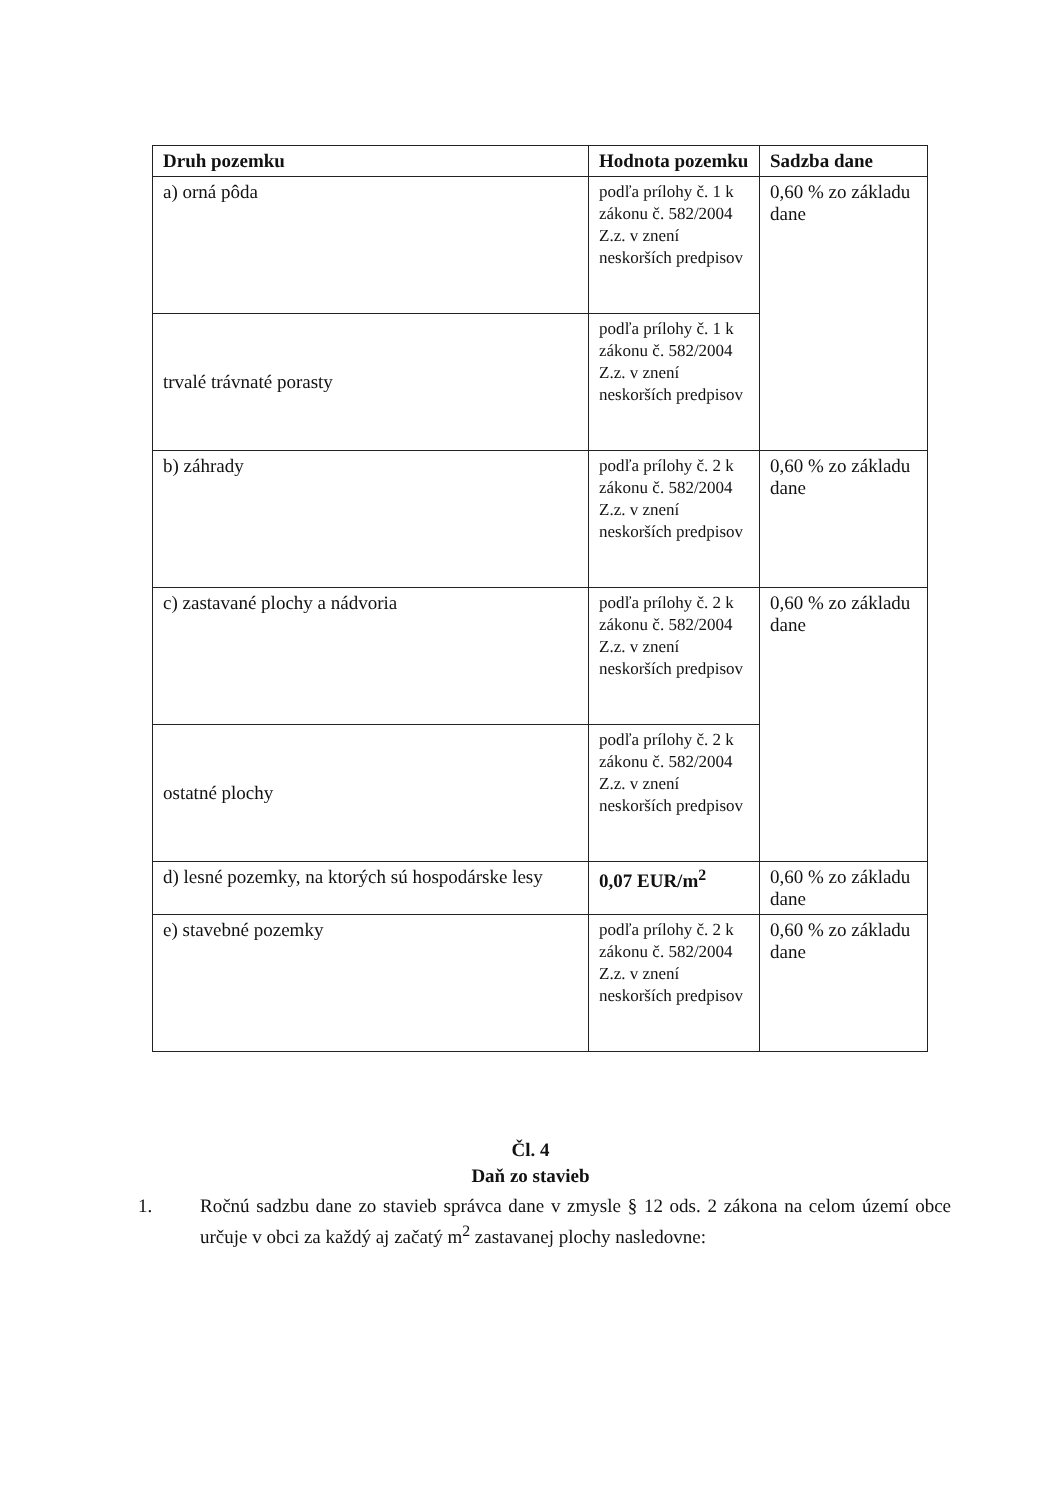| Druh pozemku | Hodnota pozemku | Sadzba dane |
| --- | --- | --- |
| a) orná pôda | podľa prílohy č. 1 k zákonu č. 582/2004 Z.z. v znení neskorších predpisov | 0,60 % zo základu dane |
| trvalé trávnaté porasty | podľa prílohy č. 1 k zákonu č. 582/2004 Z.z. v znení neskorších predpisov | |
| b) záhrady | podľa prílohy č. 2 k zákonu č. 582/2004 Z.z. v znení neskorších predpisov | 0,60 % zo základu dane |
| c) zastavané plochy a nádvoria | podľa prílohy č. 2 k zákonu č. 582/2004 Z.z. v znení neskorších predpisov | 0,60 % zo základu dane |
| ostatné plochy | podľa prílohy č. 2 k zákonu č. 582/2004 Z.z. v znení neskorších predpisov | |
| d) lesné pozemky, na ktorých sú hospodárske lesy | 0,07 EUR/m<sup>2</sup> | 0,60 % zo základu dane |
| e) stavebné pozemky | podľa prílohy č. 2 k zákonu č. 582/2004 Z.z. v znení neskorších predpisov | 0,60 % zo základu dane |
Čl. 4
Daň zo stavieb
1. Ročnú sadzbu dane zo stavieb správca dane v zmysle § 12 ods. 2 zákona na celom území obce určuje v obci za každý aj začatý m<sup>2</sup> zastavanej plochy nasledovne: